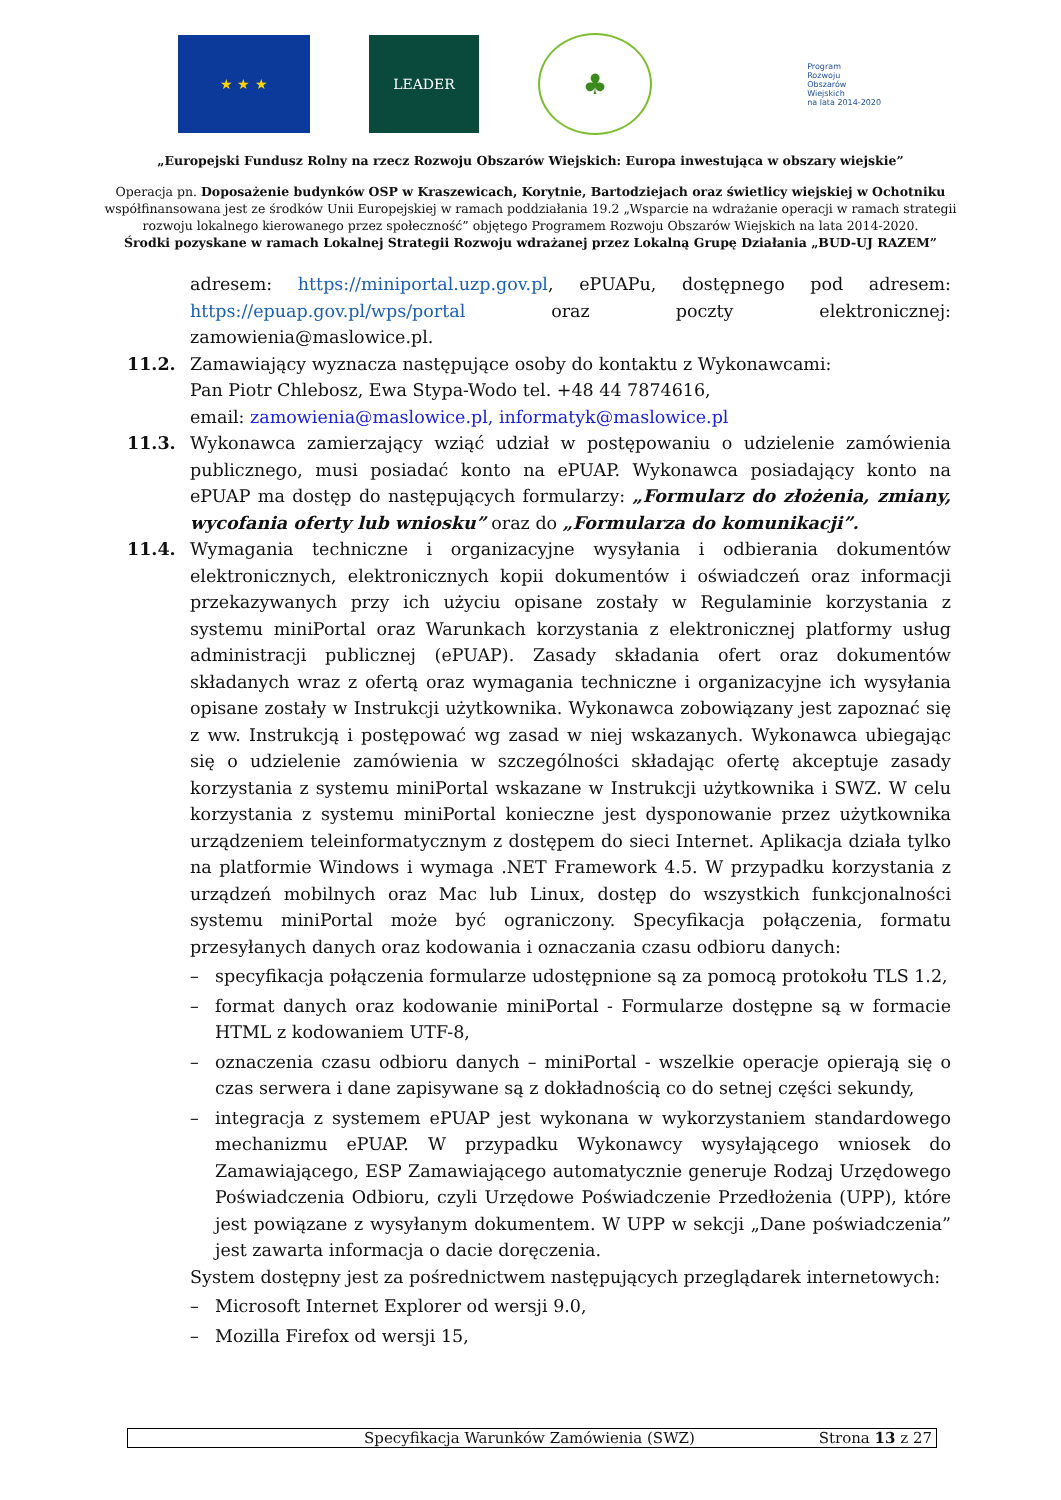★ ★ ★ LEADER
♣
Program
Rozwoju
Obszarów
Wiejskich
na lata 2014-2020
„Europejski Fundusz Rolny na rzecz Rozwoju Obszarów Wiejskich: Europa inwestująca w obszary wiejskie”
Operacja pn. Doposażenie budynków OSP w Kraszewicach, Korytnie, Bartodziejach oraz świetlicy wiejskiej w Ochotniku
współfinansowana jest ze środków Unii Europejskiej w ramach poddziałania 19.2 „Wsparcie na wdrażanie operacji w ramach strategii
rozwoju lokalnego kierowanego przez społeczność” objętego Programem Rozwoju Obszarów Wiejskich na lata 2014-2020.
Środki pozyskane w ramach Lokalnej Strategii Rozwoju wdrażanej przez Lokalną Grupę Działania „BUD-UJ RAZEM”
adresem: https://miniportal.uzp.gov.pl, ePUAPu, dostępnego pod adresem: https://epuap.gov.pl/wps/portal oraz poczty elektronicznej: zamowienia@maslowice.pl.
11.2. Zamawiający wyznacza następujące osoby do kontaktu z Wykonawcami:
Pan Piotr Chlebosz, Ewa Stypa-Wodo tel. +48 44 7874616,
email: zamowienia@maslowice.pl, informatyk@maslowice.pl
11.3. Wykonawca zamierzający wziąć udział w postępowaniu o udzielenie zamówienia publicznego, musi posiadać konto na ePUAP. Wykonawca posiadający konto na ePUAP ma dostęp do następujących formularzy: „Formularz do złożenia, zmiany, wycofania oferty lub wniosku” oraz do „Formularza do komunikacji”.
11.4. Wymagania techniczne i organizacyjne wysyłania i odbierania dokumentów elektronicznych, elektronicznych kopii dokumentów i oświadczeń oraz informacji przekazywanych przy ich użyciu opisane zostały w Regulaminie korzystania z systemu miniPortal oraz Warunkach korzystania z elektronicznej platformy usług administracji publicznej (ePUAP). Zasady składania ofert oraz dokumentów składanych wraz z ofertą oraz wymagania techniczne i organizacyjne ich wysyłania opisane zostały w Instrukcji użytkownika. Wykonawca zobowiązany jest zapoznać się z ww. Instrukcją i postępować wg zasad w niej wskazanych. Wykonawca ubiegając się o udzielenie zamówienia w szczególności składając ofertę akceptuje zasady korzystania z systemu miniPortal wskazane w Instrukcji użytkownika i SWZ. W celu korzystania z systemu miniPortal konieczne jest dysponowanie przez użytkownika urządzeniem teleinformatycznym z dostępem do sieci Internet. Aplikacja działa tylko na platformie Windows i wymaga .NET Framework 4.5. W przypadku korzystania z urządzeń mobilnych oraz Mac lub Linux, dostęp do wszystkich funkcjonalności systemu miniPortal może być ograniczony. Specyfikacja połączenia, formatu przesyłanych danych oraz kodowania i oznaczania czasu odbioru danych:
– specyfikacja połączenia formularze udostępnione są za pomocą protokołu TLS 1.2,
– format danych oraz kodowanie miniPortal - Formularze dostępne są w formacie HTML z kodowaniem UTF-8,
– oznaczenia czasu odbioru danych – miniPortal - wszelkie operacje opierają się o czas serwera i dane zapisywane są z dokładnością co do setnej części sekundy,
– integracja z systemem ePUAP jest wykonana w wykorzystaniem standardowego mechanizmu ePUAP. W przypadku Wykonawcy wysyłającego wniosek do Zamawiającego, ESP Zamawiającego automatycznie generuje Rodzaj Urzędowego Poświadczenia Odbioru, czyli Urzędowe Poświadczenie Przedłożenia (UPP), które jest powiązane z wysyłanym dokumentem. W UPP w sekcji „Dane poświadczenia” jest zawarta informacja o dacie doręczenia.
System dostępny jest za pośrednictwem następujących przeglądarek internetowych:
– Microsoft Internet Explorer od wersji 9.0,
– Mozilla Firefox od wersji 15,
Specyfikacja Warunków Zamówienia (SWZ) Strona 13 z 27